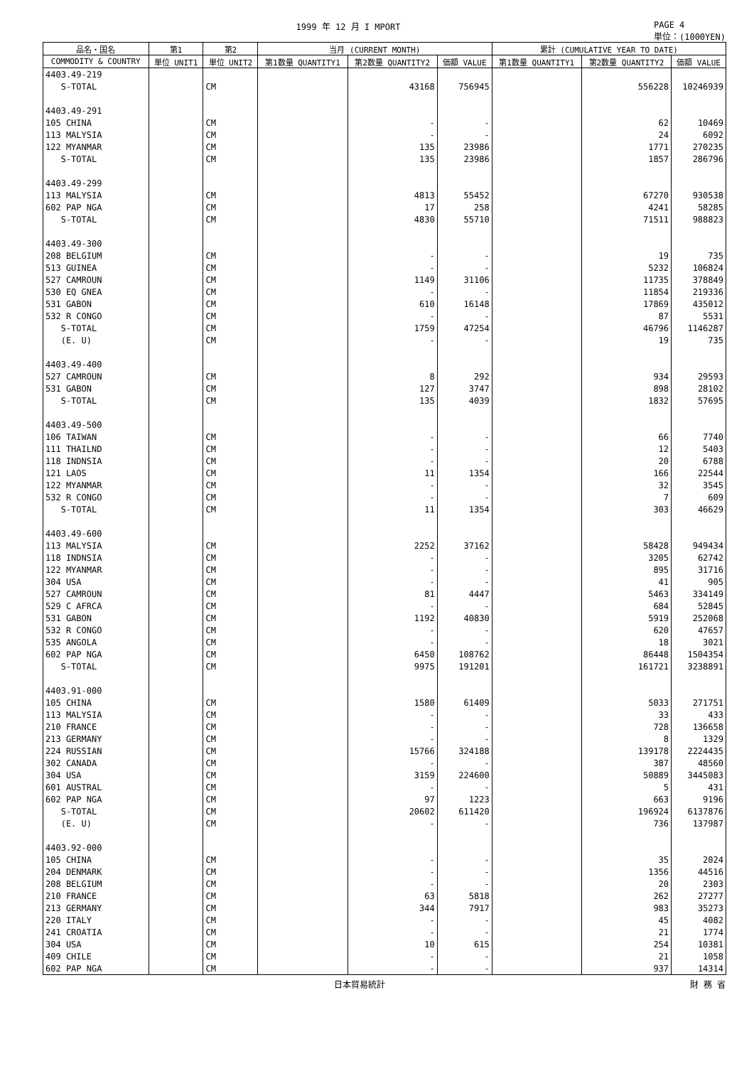1999 年 12 月 I MPORT PAGE 4
単位：(1000YEN)
| 品名・国名 | 第1 | 第2 | 当月 (CURRENT MONTH) | | | 累計 (CUMULATIVE YEAR TO DATE) | | |
| --- | --- | --- | --- | --- | --- | --- | --- | --- |
| COMMODITY & COUNTRY | 単位 UNIT1 | 単位 UNIT2 | 第1数量 QUANTITY1 | 第2数量 QUANTITY2 | 価額 VALUE | 第1数量 QUANTITY1 | 第2数量 QUANTITY2 | 価額 VALUE |
| 4403.49-219 | | | | | | | | |
| S-TOTAL | | CM | | 43168 | 756945 | | 556228 | 10246939 |
| 4403.49-291 | | | | | | | | |
| 105 CHINA | | CM | | - | - | | 62 | 10469 |
| 113 MALYSIA | | CM | | - | - | | 24 | 6092 |
| 122 MYANMAR | | CM | | 135 | 23986 | | 1771 | 270235 |
| S-TOTAL | | CM | | 135 | 23986 | | 1857 | 286796 |
| 4403.49-299 | | | | | | | | |
| 113 MALYSIA | | CM | | 4813 | 55452 | | 67270 | 930538 |
| 602 PAP NGA | | CM | | 17 | 258 | | 4241 | 58285 |
| S-TOTAL | | CM | | 4830 | 55710 | | 71511 | 988823 |
| 4403.49-300 | | | | | | | | |
| 208 BELGIUM | | CM | | - | - | | 19 | 735 |
| 513 GUINEA | | CM | | - | - | | 5232 | 106824 |
| 527 CAMROUN | | CM | | 1149 | 31106 | | 11735 | 378849 |
| 530 EQ GNEA | | CM | | - | - | | 11854 | 219336 |
| 531 GABON | | CM | | 610 | 16148 | | 17869 | 435012 |
| 532 R CONGO | | CM | | - | - | | 87 | 5531 |
| S-TOTAL | | CM | | 1759 | 47254 | | 46796 | 1146287 |
| (E. U) | | CM | | - | - | | 19 | 735 |
| 4403.49-400 | | | | | | | | |
| 527 CAMROUN | | CM | | 8 | 292 | | 934 | 29593 |
| 531 GABON | | CM | | 127 | 3747 | | 898 | 28102 |
| S-TOTAL | | CM | | 135 | 4039 | | 1832 | 57695 |
| 4403.49-500 | | | | | | | | |
| 106 TAIWAN | | CM | | - | - | | 66 | 7740 |
| 111 THAILND | | CM | | - | - | | 12 | 5403 |
| 118 INDNSIA | | CM | | - | - | | 20 | 6788 |
| 121 LAOS | | CM | | 11 | 1354 | | 166 | 22544 |
| 122 MYANMAR | | CM | | - | - | | 32 | 3545 |
| 532 R CONGO | | CM | | - | - | | 7 | 609 |
| S-TOTAL | | CM | | 11 | 1354 | | 303 | 46629 |
| 4403.49-600 | | | | | | | | |
| 113 MALYSIA | | CM | | 2252 | 37162 | | 58428 | 949434 |
| 118 INDNSIA | | CM | | - | - | | 3205 | 62742 |
| 122 MYANMAR | | CM | | - | - | | 895 | 31716 |
| 304 USA | | CM | | - | - | | 41 | 905 |
| 527 CAMROUN | | CM | | 81 | 4447 | | 5463 | 334149 |
| 529 C AFRCA | | CM | | - | - | | 684 | 52845 |
| 531 GABON | | CM | | 1192 | 40830 | | 5919 | 252068 |
| 532 R CONGO | | CM | | - | - | | 620 | 47657 |
| 535 ANGOLA | | CM | | - | - | | 18 | 3021 |
| 602 PAP NGA | | CM | | 6450 | 108762 | | 86448 | 1504354 |
| S-TOTAL | | CM | | 9975 | 191201 | | 161721 | 3238891 |
| 4403.91-000 | | | | | | | | |
| 105 CHINA | | CM | | 1580 | 61409 | | 5033 | 271751 |
| 113 MALYSIA | | CM | | - | - | | 33 | 433 |
| 210 FRANCE | | CM | | - | - | | 728 | 136658 |
| 213 GERMANY | | CM | | - | - | | 8 | 1329 |
| 224 RUSSIAN | | CM | | 15766 | 324188 | | 139178 | 2224435 |
| 302 CANADA | | CM | | - | - | | 387 | 48560 |
| 304 USA | | CM | | 3159 | 224600 | | 50889 | 3445083 |
| 601 AUSTRAL | | CM | | - | - | | 5 | 431 |
| 602 PAP NGA | | CM | | 97 | 1223 | | 663 | 9196 |
| S-TOTAL | | CM | | 20602 | 611420 | | 196924 | 6137876 |
| (E. U) | | CM | | - | - | | 736 | 137987 |
| 4403.92-000 | | | | | | | | |
| 105 CHINA | | CM | | - | - | | 35 | 2024 |
| 204 DENMARK | | CM | | - | - | | 1356 | 44516 |
| 208 BELGIUM | | CM | | - | - | | 20 | 2303 |
| 210 FRANCE | | CM | | 63 | 5818 | | 262 | 27277 |
| 213 GERMANY | | CM | | 344 | 7917 | | 983 | 35273 |
| 220 ITALY | | CM | | - | - | | 45 | 4082 |
| 241 CROATIA | | CM | | - | - | | 21 | 1774 |
| 304 USA | | CM | | 10 | 615 | | 254 | 10381 |
| 409 CHILE | | CM | | - | - | | 21 | 1058 |
| 602 PAP NGA | | CM | | - | - | | 937 | 14314 |
日本貿易統計 財 務 省